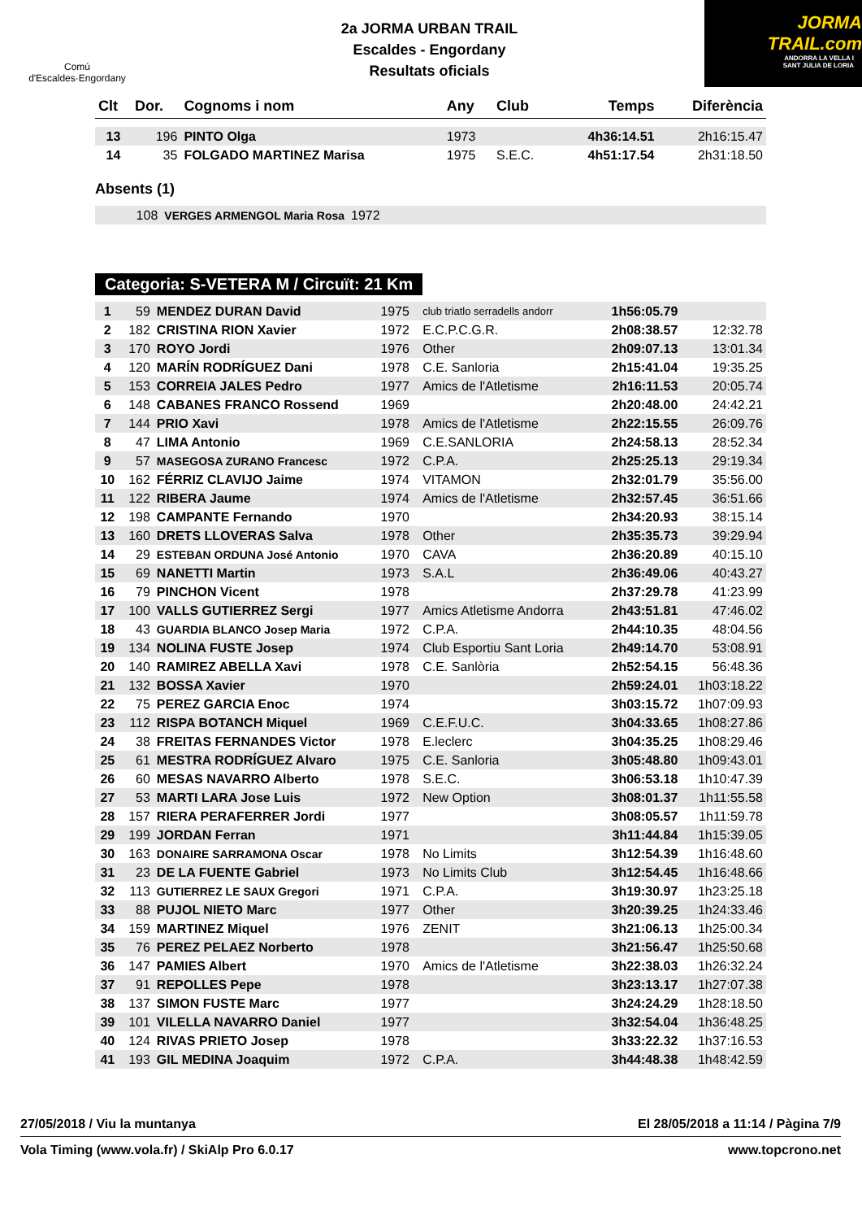Comú
d'Escaldes·Engordany
2a JORMA URBAN TRAIL
Escaldes - Engordany
Resultats oficials
JORMA
TRAIL.com
ANDORRA LA VELLA I
SANT JULIA DE LORIA
| Clt | Dor. | Cognoms i nom | Any | Club | Temps | Diferència |
| --- | --- | --- | --- | --- | --- | --- |
| 13 | 196 | PINTO Olga | 1973 | | 4h36:14.51 | 2h16:15.47 |
| 14 | 35 | FOLGADO MARTINEZ Marisa | 1975 | S.E.C. | 4h51:17.54 | 2h31:18.50 |
Absents (1)
| | 108 | VERGES ARMENGOL Maria Rosa | 1972 | |
Categoria: S-VETERA M / Circuït: 21 Km
| 1 | 59 | MENDEZ DURAN David | 1975 | club triatlo serradells andorr | 1h56:05.79 | |
| 2 | 182 | CRISTINA RION Xavier | 1972 | E.C.P.C.G.R. | 2h08:38.57 | 12:32.78 |
| 3 | 170 | ROYO Jordi | 1976 | Other | 2h09:07.13 | 13:01.34 |
| 4 | 120 | MARÍN RODRÍGUEZ Dani | 1978 | C.E. Sanloria | 2h15:41.04 | 19:35.25 |
| 5 | 153 | CORREIA JALES Pedro | 1977 | Amics de l'Atletisme | 2h16:11.53 | 20:05.74 |
| 6 | 148 | CABANES FRANCO Rossend | 1969 | | 2h20:48.00 | 24:42.21 |
| 7 | 144 | PRIO Xavi | 1978 | Amics de l'Atletisme | 2h22:15.55 | 26:09.76 |
| 8 | 47 | LIMA Antonio | 1969 | C.E.SANLORIA | 2h24:58.13 | 28:52.34 |
| 9 | 57 | MASEGOSA ZURANO Francesc | 1972 | C.P.A. | 2h25:25.13 | 29:19.34 |
| 10 | 162 | FÉRRIZ CLAVIJO Jaime | 1974 | VITAMON | 2h32:01.79 | 35:56.00 |
| 11 | 122 | RIBERA Jaume | 1974 | Amics de l'Atletisme | 2h32:57.45 | 36:51.66 |
| 12 | 198 | CAMPANTE Fernando | 1970 | | 2h34:20.93 | 38:15.14 |
| 13 | 160 | DRETS LLOVERAS Salva | 1978 | Other | 2h35:35.73 | 39:29.94 |
| 14 | 29 | ESTEBAN ORDUNA José Antonio | 1970 | CAVA | 2h36:20.89 | 40:15.10 |
| 15 | 69 | NANETTI Martin | 1973 | S.A.L | 2h36:49.06 | 40:43.27 |
| 16 | 79 | PINCHON Vicent | 1978 | | 2h37:29.78 | 41:23.99 |
| 17 | 100 | VALLS GUTIERREZ Sergi | 1977 | Amics Atletisme Andorra | 2h43:51.81 | 47:46.02 |
| 18 | 43 | GUARDIA BLANCO Josep Maria | 1972 | C.P.A. | 2h44:10.35 | 48:04.56 |
| 19 | 134 | NOLINA FUSTE Josep | 1974 | Club Esportiu Sant Loria | 2h49:14.70 | 53:08.91 |
| 20 | 140 | RAMIREZ ABELLA Xavi | 1978 | C.E. Sanlòria | 2h52:54.15 | 56:48.36 |
| 21 | 132 | BOSSA Xavier | 1970 | | 2h59:24.01 | 1h03:18.22 |
| 22 | 75 | PEREZ GARCIA Enoc | 1974 | | 3h03:15.72 | 1h07:09.93 |
| 23 | 112 | RISPA BOTANCH Miquel | 1969 | C.E.F.U.C. | 3h04:33.65 | 1h08:27.86 |
| 24 | 38 | FREITAS FERNANDES Victor | 1978 | E.leclerc | 3h04:35.25 | 1h08:29.46 |
| 25 | 61 | MESTRA RODRÍGUEZ Alvaro | 1975 | C.E. Sanloria | 3h05:48.80 | 1h09:43.01 |
| 26 | 60 | MESAS NAVARRO Alberto | 1978 | S.E.C. | 3h06:53.18 | 1h10:47.39 |
| 27 | 53 | MARTI LARA Jose Luis | 1972 | New Option | 3h08:01.37 | 1h11:55.58 |
| 28 | 157 | RIERA PERAFERRER Jordi | 1977 | | 3h08:05.57 | 1h11:59.78 |
| 29 | 199 | JORDAN Ferran | 1971 | | 3h11:44.84 | 1h15:39.05 |
| 30 | 163 | DONAIRE SARRAMONA Oscar | 1978 | No Limits | 3h12:54.39 | 1h16:48.60 |
| 31 | 23 | DE LA FUENTE Gabriel | 1973 | No Limits Club | 3h12:54.45 | 1h16:48.66 |
| 32 | 113 | GUTIERREZ LE SAUX Gregori | 1971 | C.P.A. | 3h19:30.97 | 1h23:25.18 |
| 33 | 88 | PUJOL NIETO Marc | 1977 | Other | 3h20:39.25 | 1h24:33.46 |
| 34 | 159 | MARTINEZ Miquel | 1976 | ZENIT | 3h21:06.13 | 1h25:00.34 |
| 35 | 76 | PEREZ PELAEZ Norberto | 1978 | | 3h21:56.47 | 1h25:50.68 |
| 36 | 147 | PAMIES Albert | 1970 | Amics de l'Atletisme | 3h22:38.03 | 1h26:32.24 |
| 37 | 91 | REPOLLES Pepe | 1978 | | 3h23:13.17 | 1h27:07.38 |
| 38 | 137 | SIMON FUSTE Marc | 1977 | | 3h24:24.29 | 1h28:18.50 |
| 39 | 101 | VILELLA NAVARRO Daniel | 1977 | | 3h32:54.04 | 1h36:48.25 |
| 40 | 124 | RIVAS PRIETO Josep | 1978 | | 3h33:22.32 | 1h37:16.53 |
| 41 | 193 | GIL MEDINA Joaquim | 1972 | C.P.A. | 3h44:48.38 | 1h48:42.59 |
27/05/2018 / Viu la muntanya El 28/05/2018 a 11:14 / Pàgina 7/9
Vola Timing (www.vola.fr) / SkiAlp Pro 6.0.17 www.topcrono.net